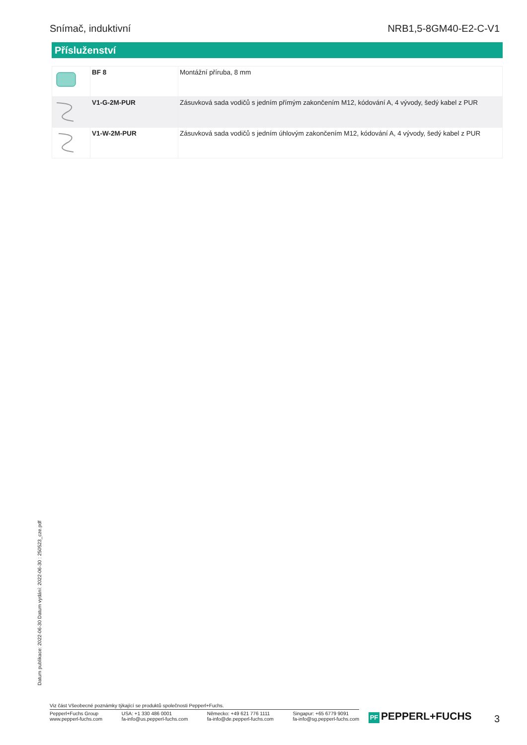Snímač, induktivní NRB1,5-8GM40-E2-C-V1
Přísluženství
| | BF 8 | Montážní příruba, 8 mm |
| | V1-G-2M-PUR | Zásuvková sada vodičů s jedním přímým zakončením M12, kódování A, 4 vývody, šedý kabel z PUR |
| | V1-W-2M-PUR | Zásuvková sada vodičů s jedním úhlovým zakončením M12, kódování A, 4 vývody, šedý kabel z PUR |
Datum publikace: 2022-06-30 Datum vydání: 2022-06-30 : 250523_cze.pdf
Viz část Všeobecné poznámky týkající se produktů společnosti Pepperl+Fuchs.
Pepperl+Fuchs Group
www.pepperl-fuchs.com
USA: +1 330 486 0001
fa-info@us.pepperl-fuchs.com
Německo: +49 621 776 1111
fa-info@de.pepperl-fuchs.com
Singapur: +65 6779 9091
fa-info@sg.pepperl-fuchs.com
PF PEPPERL+FUCHS 3